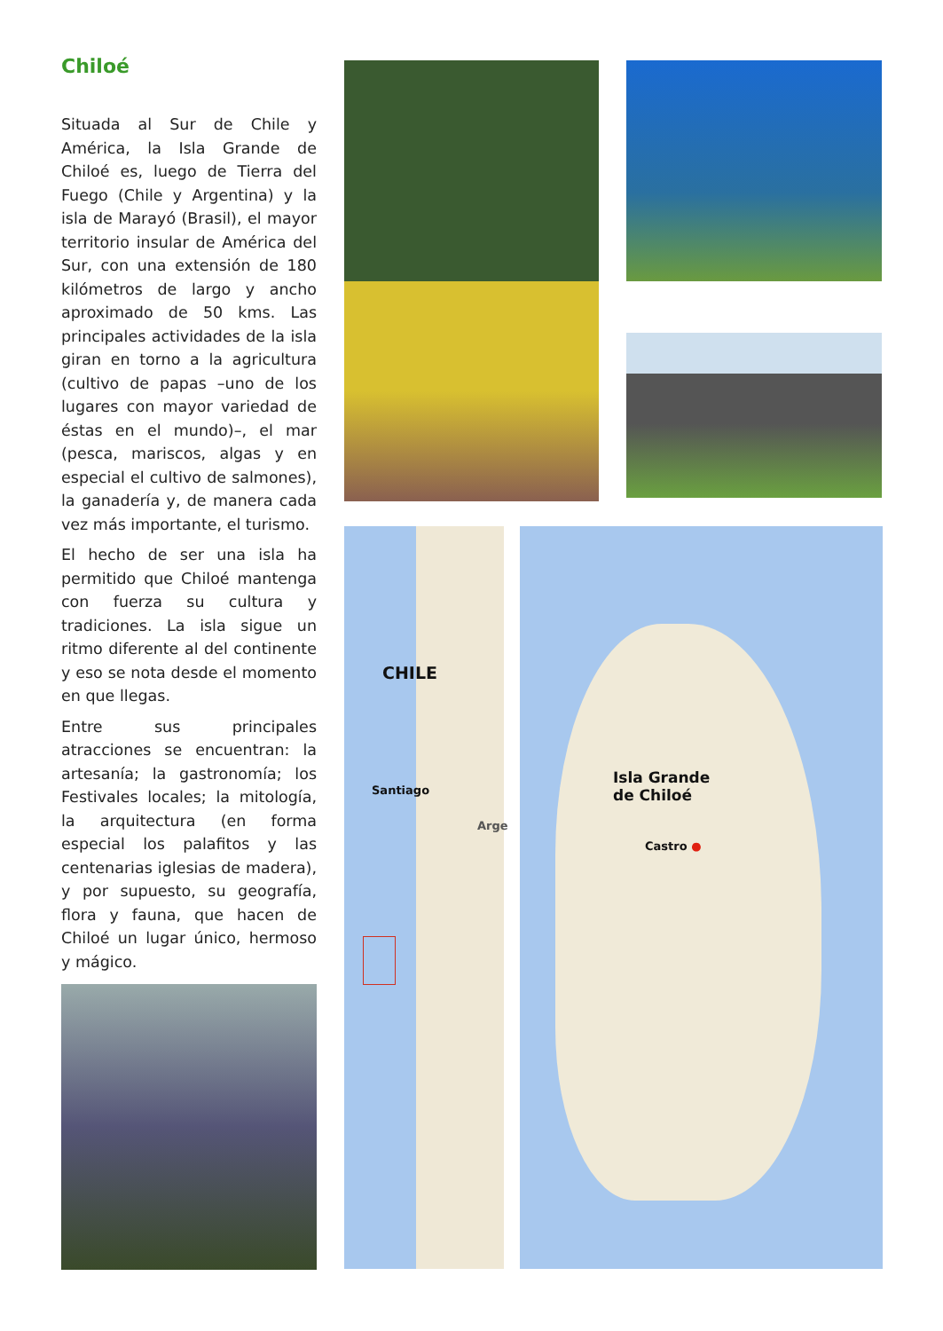Chiloé
Situada al Sur de Chile y América, la Isla Grande de Chiloé es, luego de Tierra del Fuego (Chile y Argentina) y la isla de Marayó (Brasil), el mayor territorio insular de América del Sur, con una extensión de 180 kilómetros de largo y ancho aproximado de 50 kms. Las principales actividades de la isla giran en torno a la agricultura (cultivo de papas –uno de los lugares con mayor variedad de éstas en el mundo)–, el mar (pesca, mariscos, algas y en especial el cultivo de salmones), la ganadería y, de manera cada vez más importante, el turismo.
El hecho de ser una isla ha permitido que Chiloé mantenga con fuerza su cultura y tradiciones. La isla sigue un ritmo diferente al del continente y eso se nota desde el momento en que llegas.
Entre sus principales atracciones se encuentran: la artesanía; la gastronomía; los Festivales locales; la mitología, la arquitectura (en forma especial los palafitos y las centenarias iglesias de madera), y por supuesto, su geografía, flora y fauna, que hacen de Chiloé un lugar único, hermoso y mágico.
CHILE
Santiago
Arge
Isla Grande
de Chiloé
Castro ●